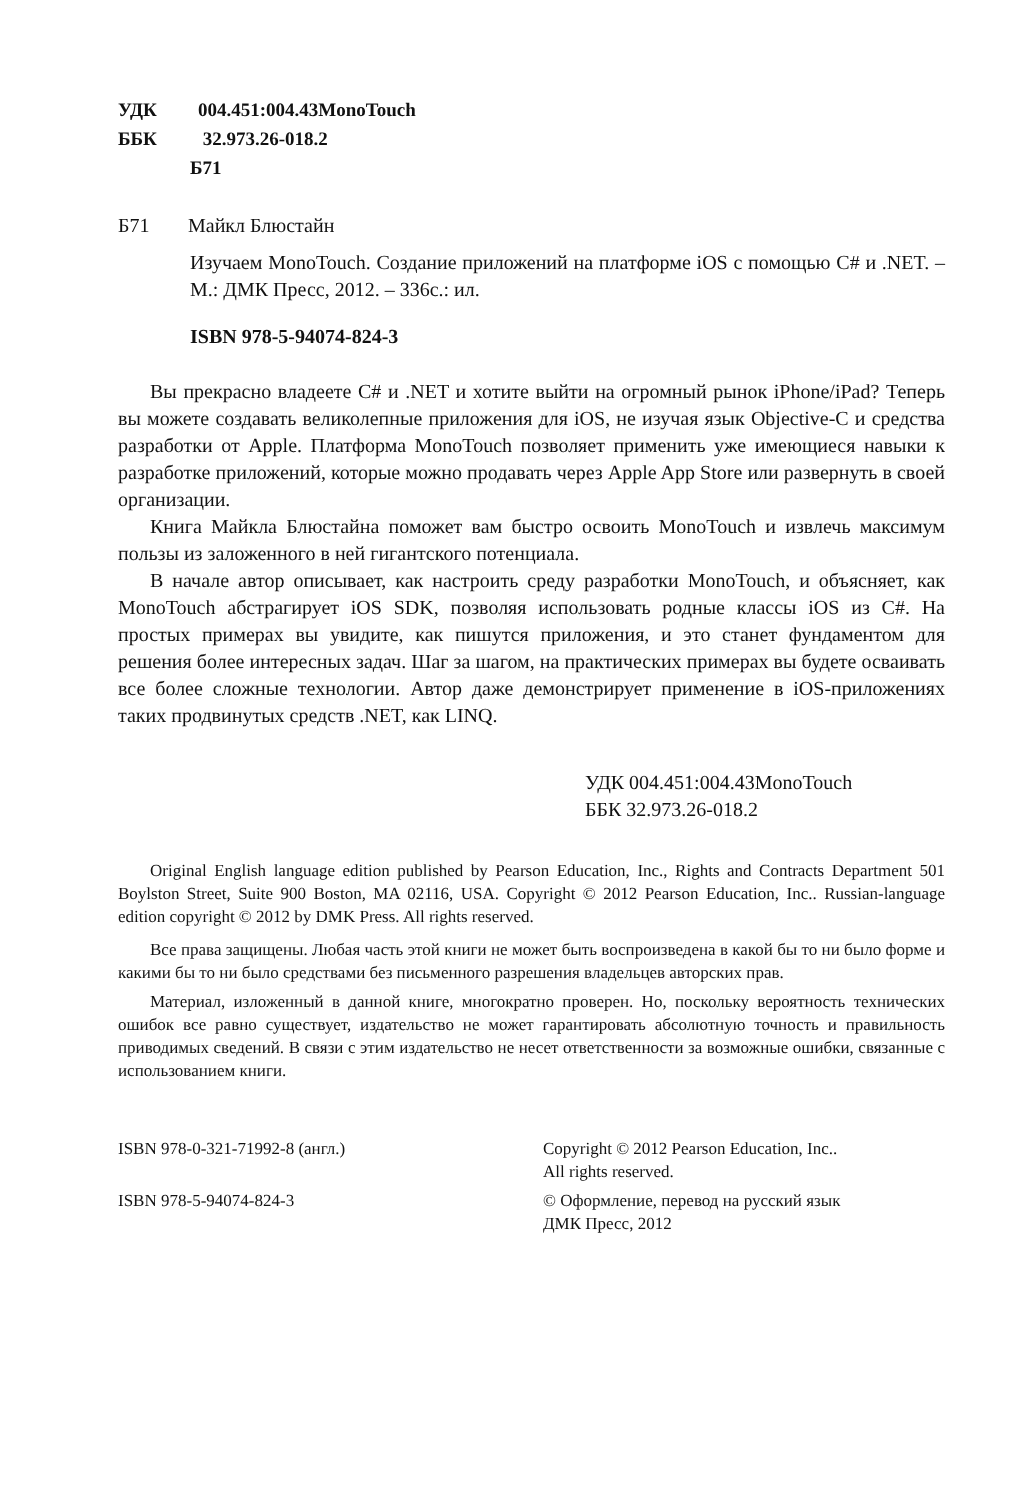УДК 004.451:004.43MonoTouch
ББК 32.973.26-018.2
Б71
Б71 Майкл Блюстайн
Изучаем MonoTouch. Создание приложений на платформе iOS с помощью C# и .NET. – М.: ДМК Пресс, 2012. – 336с.: ил.
ISBN 978-5-94074-824-3
Вы прекрасно владеете C# и .NET и хотите выйти на огромный рынок iPhone/iPad? Теперь вы можете создавать великолепные приложения для iOS, не изучая язык Objective-C и средства разработки от Apple. Платформа MonoTouch позволяет применить уже имеющиеся навыки к разработке приложений, которые можно продавать через Apple App Store или развернуть в своей организации.
Книга Майкла Блюстайна поможет вам быстро освоить MonoTouch и извлечь максимум пользы из заложенного в ней гигантского потенциала.
В начале автор описывает, как настроить среду разработки MonoTouch, и объясняет, как MonoTouch абстрагирует iOS SDK, позволяя использовать родные классы iOS из C#. На простых примерах вы увидите, как пишутся приложения, и это станет фундаментом для решения более интересных задач. Шаг за шагом, на практических примерах вы будете осваивать все более сложные технологии. Автор даже демонстрирует применение в iOS-приложениях таких продвинутых средств .NET, как LINQ.
УДК 004.451:004.43MonoTouch
ББК 32.973.26-018.2
Original English language edition published by Pearson Education, Inc., Rights and Contracts Department 501 Boylston Street, Suite 900 Boston, MA 02116, USA. Copyright © 2012 Pearson Education, Inc.. Russian-language edition copyright © 2012 by DMK Press. All rights reserved.
Все права защищены. Любая часть этой книги не может быть воспроизведена в какой бы то ни было форме и какими бы то ни было средствами без письменного разрешения владельцев авторских прав.
Материал, изложенный в данной книге, многократно проверен. Но, поскольку вероятность технических ошибок все равно существует, издательство не может гарантировать абсолютную точность и правильность приводимых сведений. В связи с этим издательство не несет ответственности за возможные ошибки, связанные с использованием книги.
ISBN 978-0-321-71992-8 (англ.) Copyright © 2012 Pearson Education, Inc..
All rights reserved.
ISBN 978-5-94074-824-3 © Оформление, перевод на русский язык
ДМК Пресс, 2012